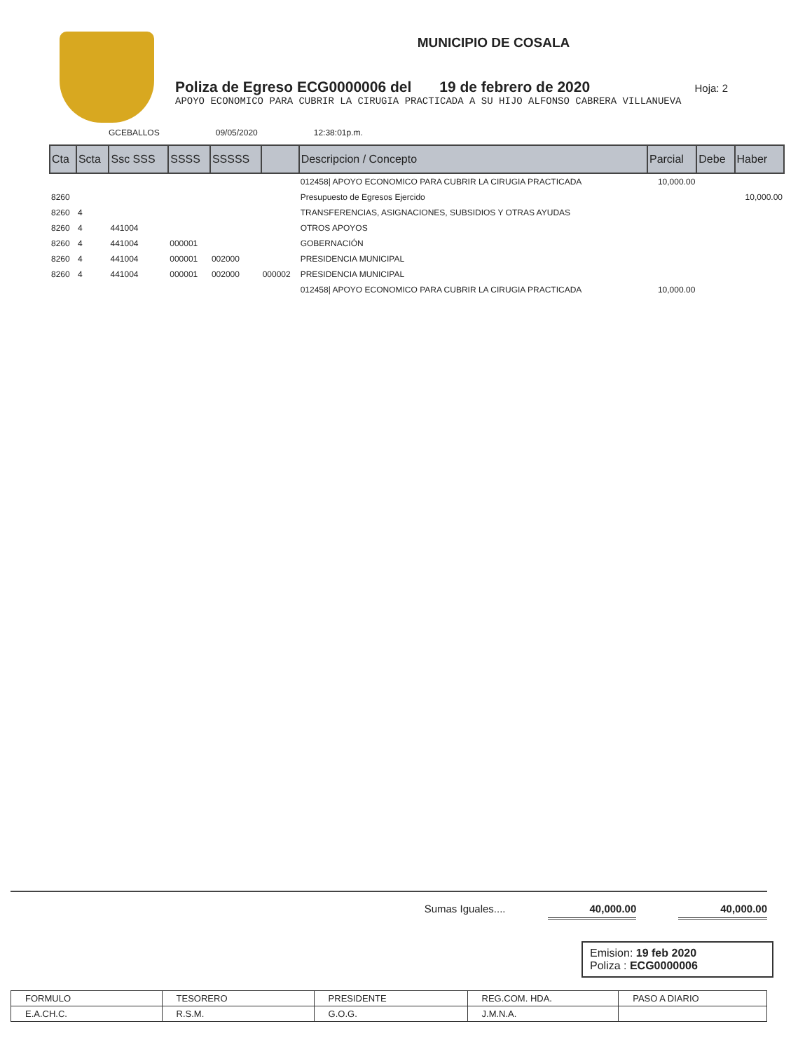MUNICIPIO DE COSALA
Poliza de Egreso ECG0000006 del 19 de febrero de 2020 Hoja: 2
APOYO ECONOMICO PARA CUBRIR LA CIRUGIA PRACTICADA A SU HIJO ALFONSO CABRERA VILLANUEVA
GCEBALLOS 09/05/2020 12:38:01p.m.
| Cta | Scta | Ssc SSS | SSSS | SSSSS | | Descripcion / Concepto | Parcial | Debe | Haber |
| --- | --- | --- | --- | --- | --- | --- | --- | --- | --- |
| | | | | | | 012458/ APOYO ECONOMICO PARA CUBRIR LA CIRUGIA PRACTICADA | 10,000.00 | | |
| 8260 | | | | | | Presupuesto de Egresos Ejercido | | | 10,000.00 |
| 8260 | 4 | | | | | TRANSFERENCIAS, ASIGNACIONES, SUBSIDIOS Y OTRAS AYUDAS | | | |
| 8260 | 4 | 441004 | | | | OTROS APOYOS | | | |
| 8260 | 4 | 441004 | 000001 | | | GOBERNACIÓN | | | |
| 8260 | 4 | 441004 | 000001 | 002000 | | PRESIDENCIA MUNICIPAL | | | |
| 8260 | 4 | 441004 | 000001 | 002000 | 000002 | PRESIDENCIA MUNICIPAL | | | |
| | | | | | | 012458/ APOYO ECONOMICO PARA CUBRIR LA CIRUGIA PRACTICADA | 10,000.00 | | |
Sumas Iguales.... 40,000.00 40,000.00
Emision: 19 feb 2020
Poliza : ECG0000006
| FORMULO | TESORERO | PRESIDENTE | REG.COM. HDA. | PASO A DIARIO |
| E.A.CH.C. | R.S.M. | G.O.G. | J.M.N.A. | |